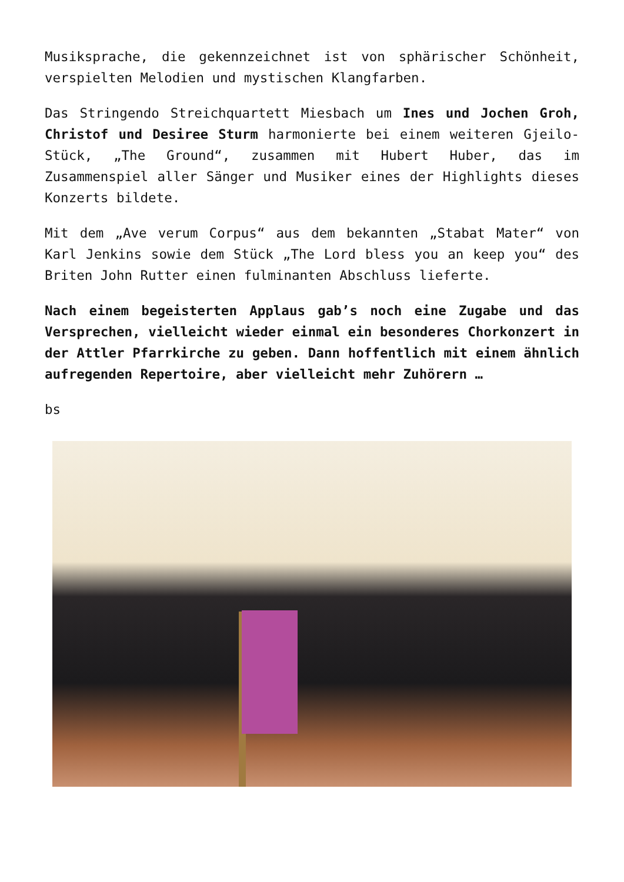Musiksprache, die gekennzeichnet ist von sphärischer Schönheit, verspielten Melodien und mystischen Klangfarben.
Das Stringendo Streichquartett Miesbach um Ines und Jochen Groh, Christof und Desiree Sturm harmonierte bei einem weiteren Gjeilo-Stück, „The Ground“, zusammen mit Hubert Huber, das im Zusammenspiel aller Sänger und Musiker eines der Highlights dieses Konzerts bildete.
Mit dem „Ave verum Corpus“ aus dem bekannten „Stabat Mater“ von Karl Jenkins sowie dem Stück „The Lord bless you an keep you“ des Briten John Rutter einen fulminanten Abschluss lieferte.
Nach einem begeisterten Applaus gab’s noch eine Zugabe und das Versprechen, vielleicht wieder einmal ein besonderes Chorkonzert in der Attler Pfarrkirche zu geben. Dann hoffentlich mit einem ähnlich aufregenden Repertoire, aber vielleicht mehr Zuhörern …
bs